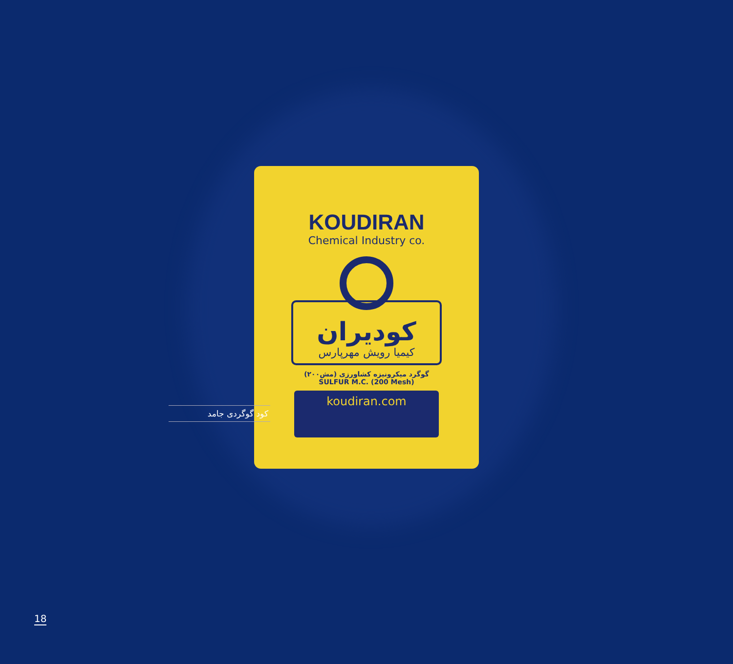KOUDIRAN
Chemical Industry co.
کودیران
کیمیا رویش مهرپارس
گوگرد میکرونیزه کشاورزی (مش۲۰۰)
SULFUR M.C. (200 Mesh)
koudiran.com
کود گوگردی جامد
18